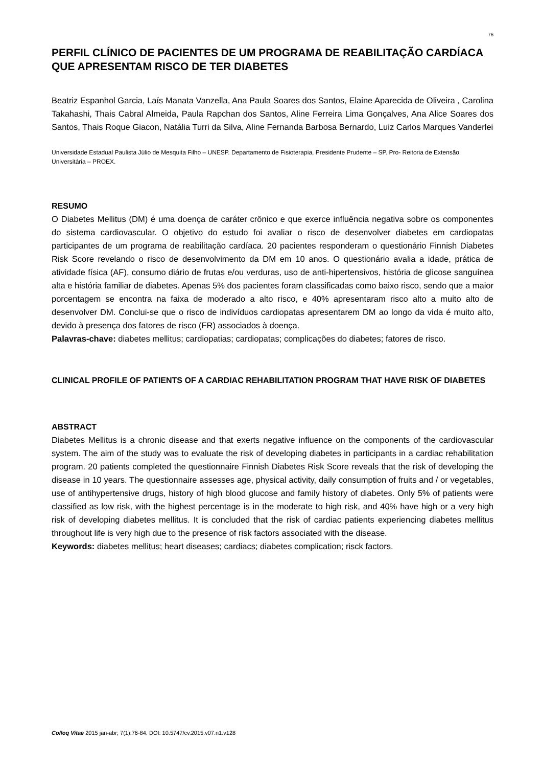76
PERFIL CLÍNICO DE PACIENTES DE UM PROGRAMA DE REABILITAÇÃO CARDÍACA QUE APRESENTAM RISCO DE TER DIABETES
Beatriz Espanhol Garcia, Laís Manata Vanzella, Ana Paula Soares dos Santos, Elaine Aparecida de Oliveira , Carolina Takahashi, Thais Cabral Almeida, Paula Rapchan dos Santos, Aline Ferreira Lima Gonçalves, Ana Alice Soares dos Santos, Thais Roque Giacon, Natália Turri da Silva, Aline Fernanda Barbosa Bernardo, Luiz Carlos Marques Vanderlei
Universidade Estadual Paulista Júlio de Mesquita Filho – UNESP. Departamento de Fisioterapia, Presidente Prudente – SP. Pro- Reitoria de Extensão Universitária – PROEX.
RESUMO
O Diabetes Mellitus (DM) é uma doença de caráter crônico e que exerce influência negativa sobre os componentes do sistema cardiovascular. O objetivo do estudo foi avaliar o risco de desenvolver diabetes em cardiopatas participantes de um programa de reabilitação cardíaca. 20 pacientes responderam o questionário Finnish Diabetes Risk Score revelando o risco de desenvolvimento da DM em 10 anos. O questionário avalia a idade, prática de atividade física (AF), consumo diário de frutas e/ou verduras, uso de anti-hipertensivos, história de glicose sanguínea alta e história familiar de diabetes. Apenas 5% dos pacientes foram classificadas como baixo risco, sendo que a maior porcentagem se encontra na faixa de moderado a alto risco, e 40% apresentaram risco alto a muito alto de desenvolver DM. Conclui-se que o risco de indivíduos cardiopatas apresentarem DM ao longo da vida é muito alto, devido à presença dos fatores de risco (FR) associados à doença.
Palavras-chave: diabetes mellitus; cardiopatias; cardiopatas; complicações do diabetes; fatores de risco.
CLINICAL PROFILE OF PATIENTS OF A CARDIAC REHABILITATION PROGRAM THAT HAVE RISK OF DIABETES
ABSTRACT
Diabetes Mellitus is a chronic disease and that exerts negative influence on the components of the cardiovascular system. The aim of the study was to evaluate the risk of developing diabetes in participants in a cardiac rehabilitation program. 20 patients completed the questionnaire Finnish Diabetes Risk Score reveals that the risk of developing the disease in 10 years. The questionnaire assesses age, physical activity, daily consumption of fruits and / or vegetables, use of antihypertensive drugs, history of high blood glucose and family history of diabetes. Only 5% of patients were classified as low risk, with the highest percentage is in the moderate to high risk, and 40% have high or a very high risk of developing diabetes mellitus. It is concluded that the risk of cardiac patients experiencing diabetes mellitus throughout life is very high due to the presence of risk factors associated with the disease.
Keywords: diabetes mellitus; heart diseases; cardiacs; diabetes complication; risck factors.
Colloq Vitae 2015 jan-abr; 7(1):76-84. DOI: 10.5747/cv.2015.v07.n1.v128